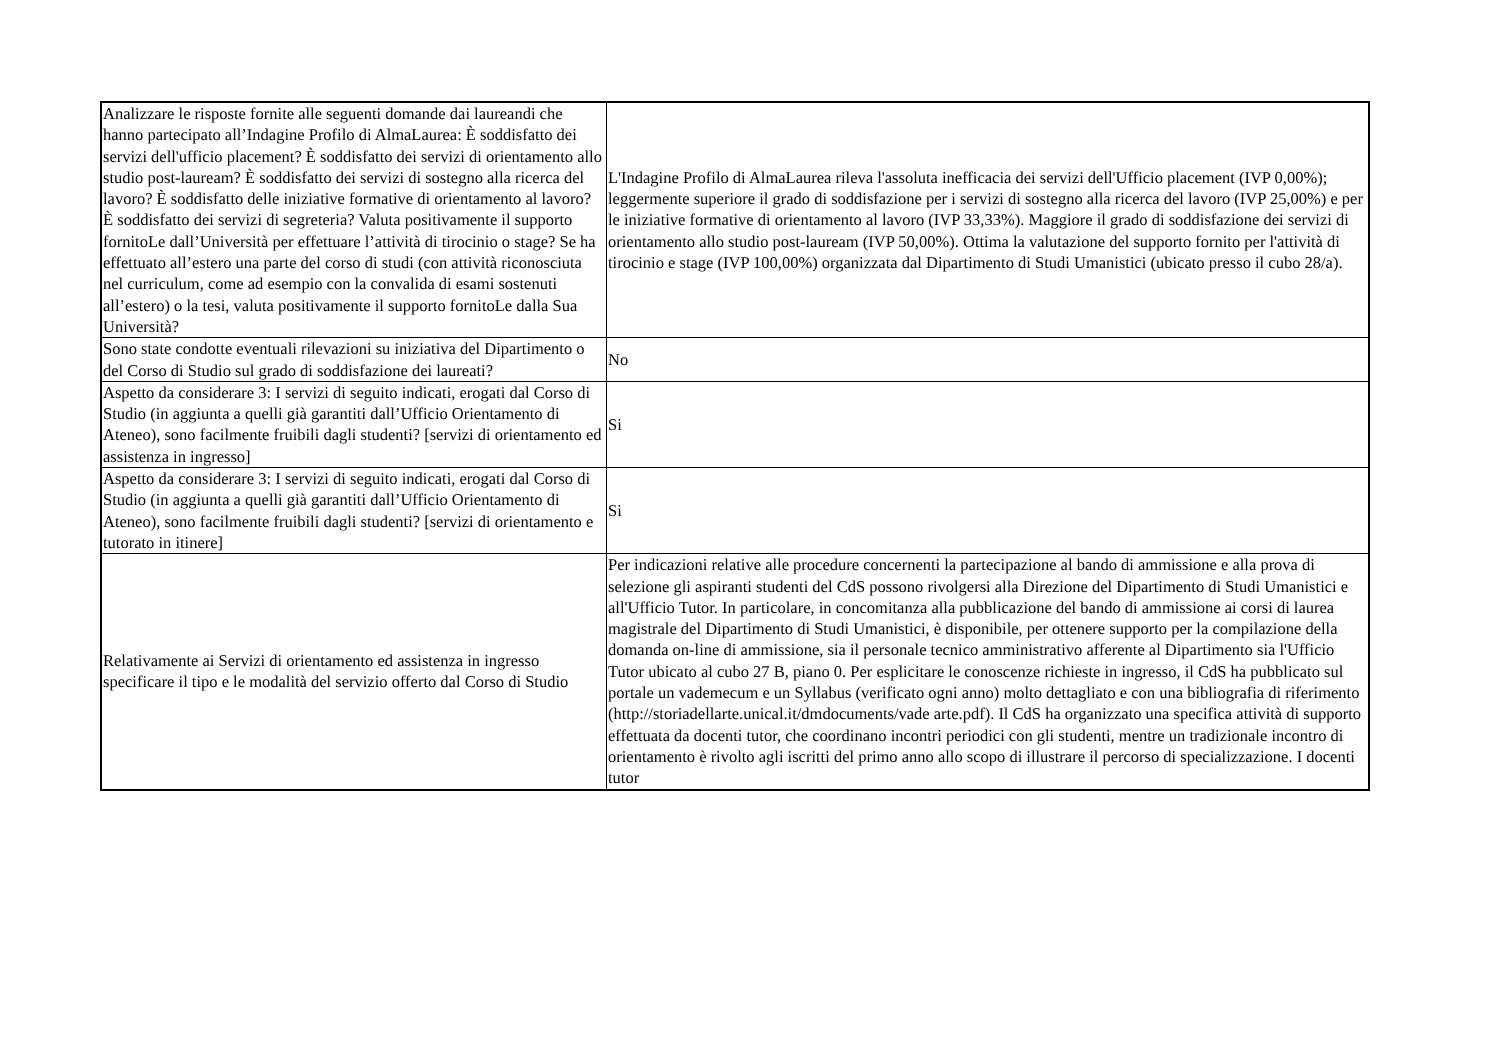| Analizzare le risposte fornite alle seguenti domande dai laureandi che hanno partecipato all’Indagine Profilo di AlmaLaurea: È soddisfatto dei servizi dell'ufficio placement? È soddisfatto dei servizi di orientamento allo studio post-lauream? È soddisfatto dei servizi di sostegno alla ricerca del lavoro? È soddisfatto delle iniziative formative di orientamento al lavoro? È soddisfatto dei servizi di segreteria? Valuta positivamente il supporto fornitoLe dall’Università per effettuare l’attività di tirocinio o stage? Se ha effettuato all’estero una parte del corso di studi (con attività riconosciuta nel curriculum, come ad esempio con la convalida di esami sostenuti all’estero) o la tesi, valuta positivamente il supporto fornitoLe dalla Sua Università? | L'Indagine Profilo di AlmaLaurea rileva l'assoluta inefficacia dei servizi dell'Ufficio placement (IVP 0,00%); leggermente superiore il grado di soddisfazione per i servizi di sostegno alla ricerca del lavoro (IVP 25,00%) e per le iniziative formative di orientamento al lavoro (IVP 33,33%). Maggiore il grado di soddisfazione dei servizi di orientamento allo studio post-lauream (IVP 50,00%). Ottima la valutazione del supporto fornito per l'attività di tirocinio e stage (IVP 100,00%) organizzata dal Dipartimento di Studi Umanistici (ubicato presso il cubo 28/a). |
| Sono state condotte eventuali rilevazioni su iniziativa del Dipartimento o del Corso di Studio sul grado di soddisfazione dei laureati? | No |
| Aspetto da considerare 3: I servizi di seguito indicati, erogati dal Corso di Studio (in aggiunta a quelli già garantiti dall’Ufficio Orientamento di Ateneo), sono facilmente fruibili dagli studenti? [servizi di orientamento ed assistenza in ingresso] | Si |
| Aspetto da considerare 3: I servizi di seguito indicati, erogati dal Corso di Studio (in aggiunta a quelli già garantiti dall’Ufficio Orientamento di Ateneo), sono facilmente fruibili dagli studenti? [servizi di orientamento e tutorato in itinere] | Si |
| Relativamente ai Servizi di orientamento ed assistenza in ingresso specificare il tipo e le modalità del servizio offerto dal Corso di Studio | Per indicazioni relative alle procedure concernenti la partecipazione al bando di ammissione e alla prova di selezione gli aspiranti studenti del CdS possono rivolgersi alla Direzione del Dipartimento di Studi Umanistici e all'Ufficio Tutor. In particolare, in concomitanza alla pubblicazione del bando di ammissione ai corsi di laurea magistrale del Dipartimento di Studi Umanistici, è disponibile, per ottenere supporto per la compilazione della domanda on-line di ammissione, sia il personale tecnico amministrativo afferente al Dipartimento sia l'Ufficio Tutor ubicato al cubo 27 B, piano 0. Per esplicitare le conoscenze richieste in ingresso, il CdS ha pubblicato sul portale un vademecum e un Syllabus (verificato ogni anno) molto dettagliato e con una bibliografia di riferimento (http://storiadellarte.unical.it/dmdocuments/vade arte.pdf). Il CdS ha organizzato una specifica attività di supporto effettuata da docenti tutor, che coordinano incontri periodici con gli studenti, mentre un tradizionale incontro di orientamento è rivolto agli iscritti del primo anno allo scopo di illustrare il percorso di specializzazione. I docenti tutor |